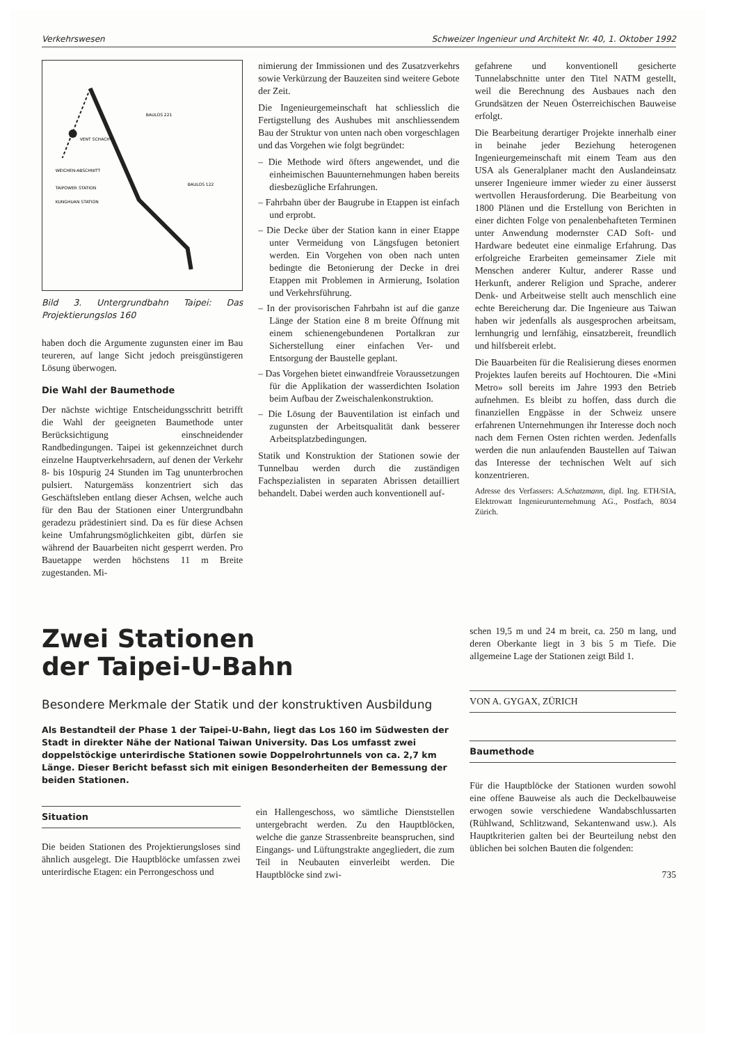Verkehrswesen Schweizer Ingenieur und Architekt Nr. 40, 1. Oktober 1992
WEICHEN-ABSCHNITT
TAIPOWER STATION
KUNGHUAN STATION
BAULOS 221
BAULOS 122
VENT SCHACHT
Bild 3. Untergrundbahn Taipei: Das Projektierungslos 160
haben doch die Argumente zugunsten einer im Bau teureren, auf lange Sicht jedoch preisgünstigeren Lösung überwogen.
Die Wahl der Baumethode
Der nächste wichtige Entscheidungsschritt betrifft die Wahl der geeigneten Baumethode unter Berücksichtigung einschneidender Randbedingungen. Taipei ist gekennzeichnet durch einzelne Hauptverkehrsadern, auf denen der Verkehr 8- bis 10spurig 24 Stunden im Tag ununterbrochen pulsiert. Naturgemäss konzentriert sich das Geschäftsleben entlang dieser Achsen, welche auch für den Bau der Stationen einer Untergrundbahn geradezu prädestiniert sind. Da es für diese Achsen keine Umfahrungsmöglichkeiten gibt, dürfen sie während der Bauarbeiten nicht gesperrt werden. Pro Bauetappe werden höchstens 11 m Breite zugestanden. Mi-
nimierung der Immissionen und des Zusatzverkehrs sowie Verkürzung der Bauzeiten sind weitere Gebote der Zeit.
Die Ingenieurgemeinschaft hat schliesslich die Fertigstellung des Aushubes mit anschliessendem Bau der Struktur von unten nach oben vorgeschlagen und das Vorgehen wie folgt begründet:
– Die Methode wird öfters angewendet, und die einheimischen Bauunternehmungen haben bereits diesbezügliche Erfahrungen.
– Fahrbahn über der Baugrube in Etappen ist einfach und erprobt.
– Die Decke über der Station kann in einer Etappe unter Vermeidung von Längsfugen betoniert werden. Ein Vorgehen von oben nach unten bedingte die Betonierung der Decke in drei Etappen mit Problemen in Armierung, Isolation und Verkehrsführung.
– In der provisorischen Fahrbahn ist auf die ganze Länge der Station eine 8 m breite Öffnung mit einem schienengebundenen Portalkran zur Sicherstellung einer einfachen Ver- und Entsorgung der Baustelle geplant.
– Das Vorgehen bietet einwandfreie Voraussetzungen für die Applikation der wasserdichten Isolation beim Aufbau der Zweischalenkonstruktion.
– Die Lösung der Bauventilation ist einfach und zugunsten der Arbeitsqualität dank besserer Arbeitsplatzbedingungen.
Statik und Konstruktion der Stationen sowie der Tunnelbau werden durch die zuständigen Fachspezialisten in separaten Abrissen detailliert behandelt. Dabei werden auch konventionell auf-
gefahrene und konventionell gesicherte Tunnelabschnitte unter den Titel NATM gestellt, weil die Berechnung des Ausbaues nach den Grundsätzen der Neuen Österreichischen Bauweise erfolgt.
Die Bearbeitung derartiger Projekte innerhalb einer in beinahe jeder Beziehung heterogenen Ingenieurgemeinschaft mit einem Team aus den USA als Generalplaner macht den Auslandeinsatz unserer Ingenieure immer wieder zu einer äusserst wertvollen Herausforderung. Die Bearbeitung von 1800 Plänen und die Erstellung von Berichten in einer dichten Folge von penalenbehafteten Terminen unter Anwendung modernster CAD Soft- und Hardware bedeutet eine einmalige Erfahrung. Das erfolgreiche Erarbeiten gemeinsamer Ziele mit Menschen anderer Kultur, anderer Rasse und Herkunft, anderer Religion und Sprache, anderer Denk- und Arbeitweise stellt auch menschlich eine echte Bereicherung dar. Die Ingenieure aus Taiwan haben wir jedenfalls als ausgesprochen arbeitsam, lernhungrig und lernfähig, einsatzbereit, freundlich und hilfsbereit erlebt.
Die Bauarbeiten für die Realisierung dieses enormen Projektes laufen bereits auf Hochtouren. Die «Mini Metro» soll bereits im Jahre 1993 den Betrieb aufnehmen. Es bleibt zu hoffen, dass durch die finanziellen Engpässe in der Schweiz unsere erfahrenen Unternehmungen ihr Interesse doch noch nach dem Fernen Osten richten werden. Jedenfalls werden die nun anlaufenden Baustellen auf Taiwan das Interesse der technischen Welt auf sich konzentrieren.
Adresse des Verfassers: A.Schatzmann, dipl. Ing. ETH/SIA, Elektrowatt Ingenieurunternehmung AG., Postfach, 8034 Zürich.
Zwei Stationen
der Taipei-U-Bahn
Besondere Merkmale der Statik und der konstruktiven Ausbildung
Als Bestandteil der Phase 1 der Taipei-U-Bahn, liegt das Los 160 im Südwesten der Stadt in direkter Nähe der National Taiwan University. Das Los umfasst zwei doppelstöckige unterirdische Stationen sowie Doppelrohrtunnels von ca. 2,7 km Länge. Dieser Bericht befasst sich mit einigen Besonderheiten der Bemessung der beiden Stationen.
Situation
Die beiden Stationen des Projektierungsloses sind ähnlich ausgelegt. Die Hauptblöcke umfassen zwei unterirdische Etagen: ein Perrongeschoss und
ein Hallengeschoss, wo sämtliche Dienststellen untergebracht werden. Zu den Hauptblöcken, welche die ganze Strassenbreite beanspruchen, sind Eingangs- und Lüftungstrakte angegliedert, die zum Teil in Neubauten einverleibt werden. Die Hauptblöcke sind zwi-
schen 19,5 m und 24 m breit, ca. 250 m lang, und deren Oberkante liegt in 3 bis 5 m Tiefe. Die allgemeine Lage der Stationen zeigt Bild 1.
VON A. GYGAX, ZÜRICH
Baumethode
Für die Hauptblöcke der Stationen wurden sowohl eine offene Bauweise als auch die Deckelbauweise erwogen sowie verschiedene Wandabschlussarten (Rühlwand, Schlitzwand, Sekantenwand usw.). Als Hauptkriterien galten bei der Beurteilung nebst den üblichen bei solchen Bauten die folgenden:
735